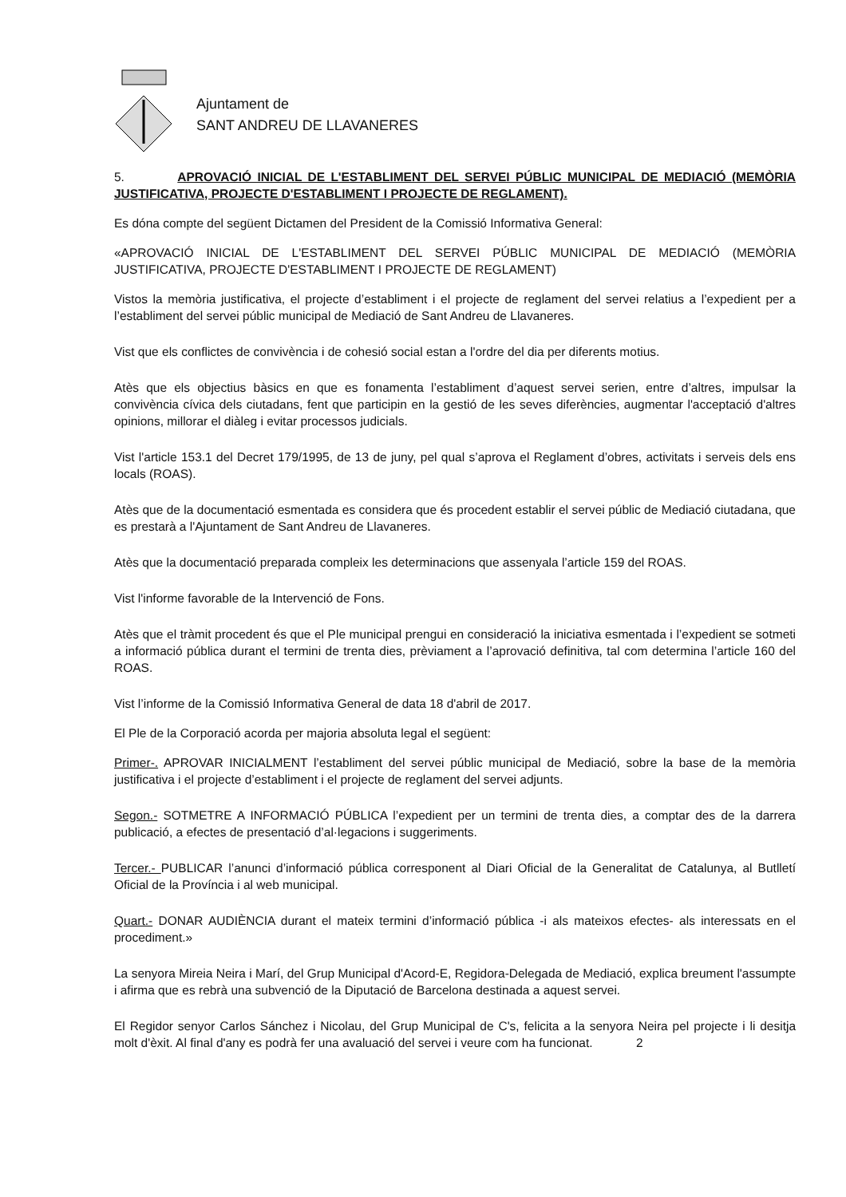Ajuntament de
SANT ANDREU DE LLAVANERES
5. APROVACIÓ INICIAL DE L'ESTABLIMENT DEL SERVEI PÚBLIC MUNICIPAL DE MEDIACIÓ (MEMÒRIA JUSTIFICATIVA, PROJECTE D'ESTABLIMENT I PROJECTE DE REGLAMENT).
Es dóna compte del següent Dictamen del President de la Comissió Informativa General:
«APROVACIÓ INICIAL DE L'ESTABLIMENT DEL SERVEI PÚBLIC MUNICIPAL DE MEDIACIÓ (MEMÒRIA JUSTIFICATIVA, PROJECTE D'ESTABLIMENT I PROJECTE DE REGLAMENT)
Vistos la memòria justificativa, el projecte d’establiment i el projecte de reglament del servei relatius a l’expedient per a l’establiment del servei públic municipal de Mediació de Sant Andreu de Llavaneres.
Vist que els conflictes de convivència i de cohesió social estan a l'ordre del dia per diferents motius.
Atès que els objectius bàsics en que es fonamenta l’establiment d’aquest servei serien, entre d’altres, impulsar la convivència cívica dels ciutadans, fent que participin en la gestió de les seves diferències, augmentar l'acceptació d'altres opinions, millorar el diàleg i evitar processos judicials.
Vist l'article 153.1 del Decret 179/1995, de 13 de juny, pel qual s’aprova el Reglament d’obres, activitats i serveis dels ens locals (ROAS).
Atès que de la documentació esmentada es considera que és procedent establir el servei públic de Mediació ciutadana, que es prestarà a l'Ajuntament de Sant Andreu de Llavaneres.
Atès que la documentació preparada compleix les determinacions que assenyala l’article 159 del ROAS.
Vist l'informe favorable de la Intervenció de Fons.
Atès que el tràmit procedent és que el Ple municipal prengui en consideració la iniciativa esmentada i l’expedient se sotmeti a informació pública durant el termini de trenta dies, prèviament a l’aprovació definitiva, tal com determina l’article 160 del ROAS.
Vist l’informe de la Comissió Informativa General de data 18 d'abril de 2017.
El Ple de la Corporació acorda per majoria absoluta legal el següent:
Primer-. APROVAR INICIALMENT l’establiment del servei públic municipal de Mediació, sobre la base de la memòria justificativa i el projecte d’establiment i el projecte de reglament del servei adjunts.
Segon.- SOTMETRE A INFORMACIÓ PÚBLICA l’expedient per un termini de trenta dies, a comptar des de la darrera publicació, a efectes de presentació d’al·legacions i suggeriments.
Tercer.- PUBLICAR l’anunci d’informació pública corresponent al Diari Oficial de la Generalitat de Catalunya, al Butlletí Oficial de la Província i al web municipal.
Quart.- DONAR AUDIÈNCIA durant el mateix termini d’informació pública -i als mateixos efectes- als interessats en el procediment.»
La senyora Mireia Neira i Marí, del Grup Municipal d'Acord-E, Regidora-Delegada de Mediació, explica breument l'assumpte i afirma que es rebrà una subvenció de la Diputació de Barcelona destinada a aquest servei.
El Regidor senyor Carlos Sánchez i Nicolau, del Grup Municipal de C's, felicita a la senyora Neira pel projecte i li desitja molt d'èxit. Al final d'any es podrà fer una avaluació del servei i veure com ha funcionat. 2